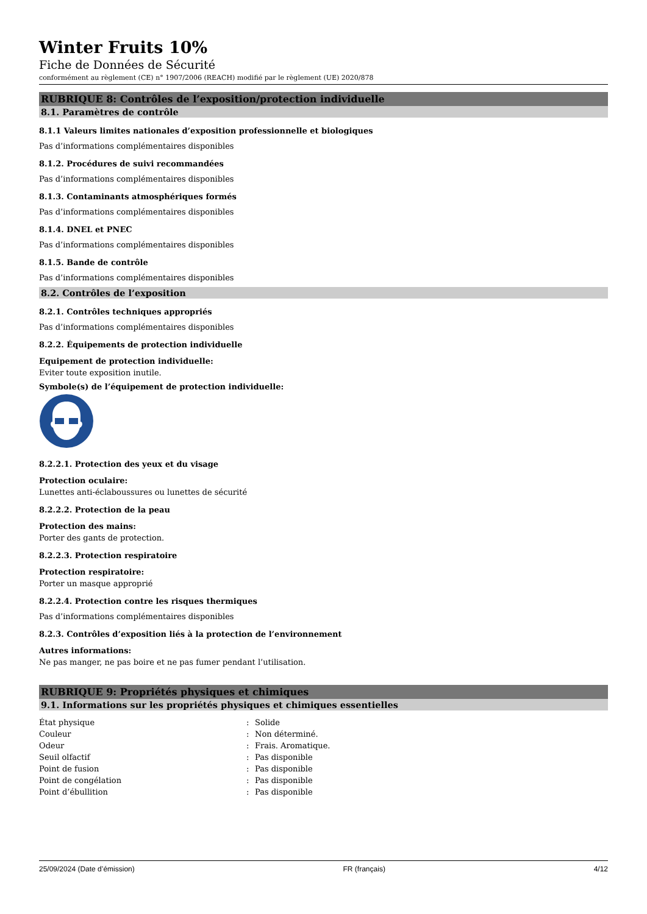Winter Fruits 10%
Fiche de Données de Sécurité
conformément au règlement (CE) n° 1907/2006 (REACH) modifié par le règlement (UE) 2020/878
RUBRIQUE 8: Contrôles de l’exposition/protection individuelle
8.1. Paramètres de contrôle
8.1.1 Valeurs limites nationales d’exposition professionnelle et biologiques
Pas d’informations complémentaires disponibles
8.1.2. Procédures de suivi recommandées
Pas d’informations complémentaires disponibles
8.1.3. Contaminants atmosphériques formés
Pas d’informations complémentaires disponibles
8.1.4. DNEL et PNEC
Pas d’informations complémentaires disponibles
8.1.5. Bande de contrôle
Pas d’informations complémentaires disponibles
8.2. Contrôles de l’exposition
8.2.1. Contrôles techniques appropriés
Pas d’informations complémentaires disponibles
8.2.2. Équipements de protection individuelle
Equipement de protection individuelle:
Eviter toute exposition inutile.
Symbole(s) de l’équipement de protection individuelle:
8.2.2.1. Protection des yeux et du visage
Protection oculaire:
Lunettes anti-éclaboussures ou lunettes de sécurité
8.2.2.2. Protection de la peau
Protection des mains:
Porter des gants de protection.
8.2.2.3. Protection respiratoire
Protection respiratoire:
Porter un masque approprié
8.2.2.4. Protection contre les risques thermiques
Pas d’informations complémentaires disponibles
8.2.3. Contrôles d’exposition liés à la protection de l’environnement
Autres informations:
Ne pas manger, ne pas boire et ne pas fumer pendant l’utilisation.
RUBRIQUE 9: Propriétés physiques et chimiques
9.1. Informations sur les propriétés physiques et chimiques essentielles
| État physique | : | Solide |
| Couleur | : | Non déterminé. |
| Odeur | : | Frais. Aromatique. |
| Seuil olfactif | : | Pas disponible |
| Point de fusion | : | Pas disponible |
| Point de congélation | : | Pas disponible |
| Point d’ébullition | : | Pas disponible |
25/09/2024 (Date d’émission) FR (français) 4/12